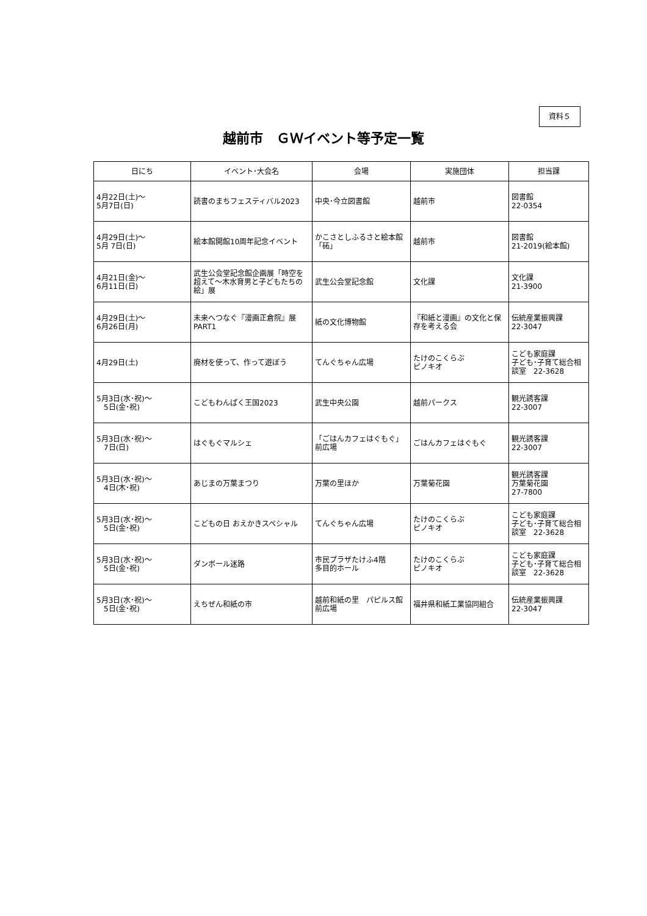資料５
越前市　ＧＷイベント等予定一覧
| 日にち | イベント･大会名 | 会場 | 実施団体 | 担当課 |
| --- | --- | --- | --- | --- |
| 4月22日(土)～ 5月7日(日) | 読書のまちフェスティバル2023 | 中央･今立図書館 | 越前市 | 図書館 22-0354 |
| 4月29日(土)～ 5月 7日(日) | 絵本館開館10周年記念イベント | かこさとしふるさと絵本館「砳」 | 越前市 | 図書館 21-2019(絵本館) |
| 4月21日(金)～ 6月11日(日) | 武生公会堂記念館企画展「時空を超えて～木水育男と子どもたちの絵」展 | 武生公会堂記念館 | 文化課 | 文化課 21-3900 |
| 4月29日(土)～ 6月26日(月) | 未来へつなぐ『漫画正倉院』展PART1 | 紙の文化博物館 | 『和紙と漫画』の文化と保存を考える会 | 伝統産業振興課 22-3047 |
| 4月29日(土) | 廃材を使って、作って遊ぼう | てんぐちゃん広場 | たけのこくらぶ ピノキオ | こども家庭課 子ども･子育て総合相談室 22-3628 |
| 5月3日(水･祝)～ 5日(金･祝) | こどもわんぱく王国2023 | 武生中央公園 | 越前パークス | 観光誘客課 22-3007 |
| 5月3日(水･祝)～ 7日(日) | はぐもぐマルシェ | 「ごはんカフェはぐもぐ」前広場 | ごはんカフェはぐもぐ | 観光誘客課 22-3007 |
| 5月3日(水･祝)～ 4日(木･祝) | あじまの万葉まつり | 万葉の里ほか | 万葉菊花園 | 観光誘客課 万葉菊花園 27-7800 |
| 5月3日(水･祝)～ 5日(金･祝) | こどもの日 おえかきスペシャル | てんぐちゃん広場 | たけのこくらぶ ピノキオ | こども家庭課 子ども･子育て総合相談室 22-3628 |
| 5月3日(水･祝)～ 5日(金･祝) | ダンボール迷路 | 市民プラザたけふ4階 多目的ホール | たけのこくらぶ ピノキオ | こども家庭課 子ども･子育て総合相談室 22-3628 |
| 5月3日(水･祝)～ 5日(金･祝) | えちぜん和紙の市 | 越前和紙の里 パピルス館前広場 | 福井県和紙工業協同組合 | 伝統産業振興課 22-3047 |